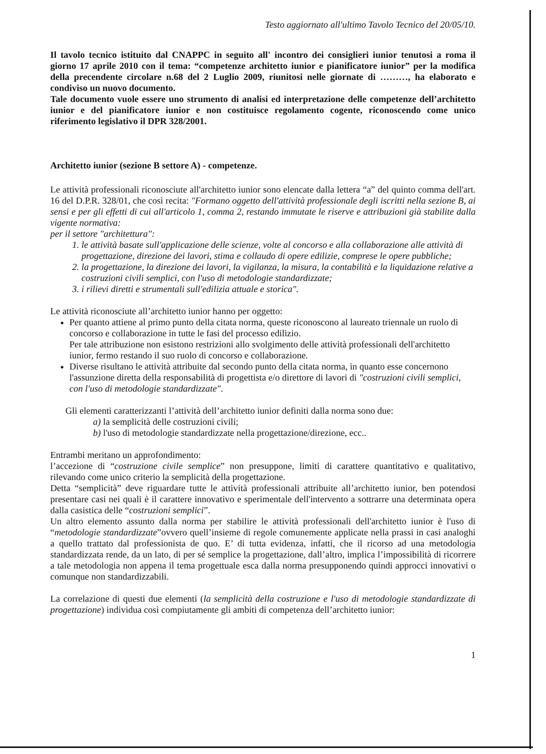Testo aggiornato all'ultimo Tavolo Tecnico del 20/05/10.
Il tavolo tecnico istituito dal CNAPPC in seguito all' incontro dei consiglieri iunior tenutosi a roma il giorno 17 aprile 2010 con il tema: “competenze architetto iunior e pianificatore iunior” per la modifica della precendente circolare n.68 del 2 Luglio 2009, riunitosi nelle giornate di ………, ha elaborato e condiviso un nuovo documento.
Tale documento vuole essere uno strumento di analisi ed interpretazione delle competenze dell’architetto iunior e del pianificatore iunior e non costituisce regolamento cogente, riconoscendo come unico riferimento legislativo il DPR 328/2001.
Architetto iunior (sezione B settore A) - competenze.
Le attività professionali riconosciute all'architetto iunior sono elencate dalla lettera “a” del quinto comma dell'art. 16 del D.P.R. 328/01, che così recita: "Formano oggetto dell'attività professionale degli iscritti nella sezione B, ai sensi e per gli effetti di cui all'articolo 1, comma 2, restando immutate le riserve e attribuzioni già stabilite dalla vigente normativa:
per il settore "architettura":
1. le attività basate sull'applicazione delle scienze, volte al concorso e alla collaborazione alle attività di progettazione, direzione dei lavori, stima e collaudo di opere edilizie, comprese le opere pubbliche;
2. la progettazione, la direzione dei lavori, la vigilanza, la misura, la contabilità e la liquidazione relative a costruzioni civili semplici, con l'uso di metodologie standardizzate;
3. i rilievi diretti e strumentali sull'edilizia attuale e storica".
Le attività riconosciute all’architetto iunior hanno per oggetto:
Per quanto attiene al primo punto della citata norma, queste riconoscono al laureato triennale un ruolo di concorso e collaborazione in tutte le fasi del processo edilizio.
Per tale attribuzione non esistono restrizioni allo svolgimento delle attività professionali dell'architetto iunior, fermo restando il suo ruolo di concorso e collaborazione.
Diverse risultano le attività attribuite dal secondo punto della citata norma, in quanto esse concernono l'assunzione diretta della responsabilità di progettista e/o direttore di lavori di "costruzioni civili semplici, con l'uso di metodologie standardizzate".
Gli elementi caratterizzanti l’attività dell’architetto iunior definiti dalla norma sono due:
a) la semplicità delle costruzioni civili;
b) l'uso di metodologie standardizzate nella progettazione/direzione, ecc..
Entrambi meritano un approfondimento:
l’accezione di “costruzione civile semplice” non presuppone, limiti di carattere quantitativo e qualitativo, rilevando come unico criterio la semplicità della progettazione.
Detta “semplicità” deve riguardare tutte le attività professionali attribuite all’architetto iunior, ben potendosi presentare casi nei quali è il carattere innovativo e sperimentale dell'intervento a sottrarre una determinata opera dalla casistica delle “costruzioni semplici”.
Un altro elemento assunto dalla norma per stabilire le attività professionali dell'architetto iunior è l'uso di “metodologie standardizzate”ovvero quell’insieme di regole comunemente applicate nella prassi in casi analoghi a quello trattato dal professionista de quo. E’ di tutta evidenza, infatti, che il ricorso ad una metodologia standardizzata rende, da un lato, di per sé semplice la progettazione, dall’altro, implica l’impossibilità di ricorrere a tale metodologia non appena il tema progettuale esca dalla norma presupponendo quindi approcci innovativi o comunque non standardizzabili.
La correlazione di questi due elementi (la semplicità della costruzione e l'uso di metodologie standardizzate di progettazione) individua così compiutamente gli ambiti di competenza dell’architetto iunior:
1